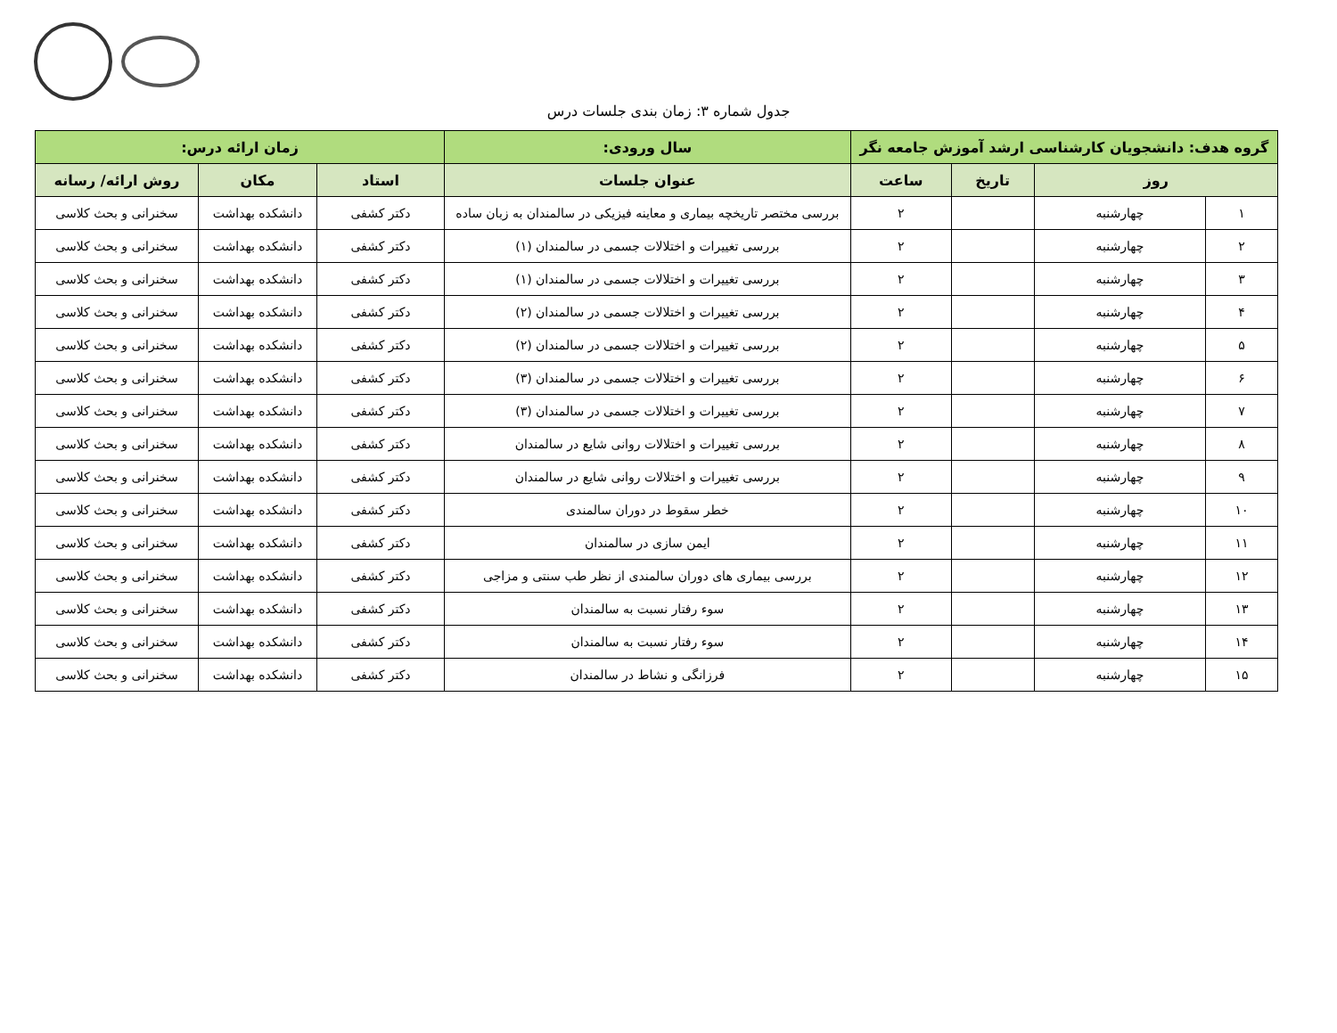جدول شماره ۳: زمان بندی جلسات درس
| گروه هدف: دانشجویان کارشناسی ارشد آموزش جامعه نگر | | | | سال ورودی: | زمان ارائه درس: | | |
| --- | --- | --- | --- | --- | --- | --- | --- |
| روز | | تاریخ | ساعت | عنوان جلسات | استاد | مکان | روش ارائه/ رسانه |
| ۱ | چهارشنبه | | ۲ | بررسی مختصر تاریخچه بیماری و معاینه فیزیکی در سالمندان به زبان ساده | دکتر کشفی | دانشکده بهداشت | سخنرانی و بحث کلاسی |
| ۲ | چهارشنبه | | ۲ | بررسی تغییرات و اختلالات جسمی در سالمندان (۱) | دکتر کشفی | دانشکده بهداشت | سخنرانی و بحث کلاسی |
| ۳ | چهارشنبه | | ۲ | بررسی تغییرات و اختلالات جسمی در سالمندان (۱) | دکتر کشفی | دانشکده بهداشت | سخنرانی و بحث کلاسی |
| ۴ | چهارشنبه | | ۲ | بررسی تغییرات و اختلالات جسمی در سالمندان (۲) | دکتر کشفی | دانشکده بهداشت | سخنرانی و بحث کلاسی |
| ۵ | چهارشنبه | | ۲ | بررسی تغییرات و اختلالات جسمی در سالمندان (۲) | دکتر کشفی | دانشکده بهداشت | سخنرانی و بحث کلاسی |
| ۶ | چهارشنبه | | ۲ | بررسی تغییرات و اختلالات جسمی در سالمندان (۳) | دکتر کشفی | دانشکده بهداشت | سخنرانی و بحث کلاسی |
| ۷ | چهارشنبه | | ۲ | بررسی تغییرات و اختلالات جسمی در سالمندان (۳) | دکتر کشفی | دانشکده بهداشت | سخنرانی و بحث کلاسی |
| ۸ | چهارشنبه | | ۲ | بررسی تغییرات و اختلالات روانی شایع در سالمندان | دکتر کشفی | دانشکده بهداشت | سخنرانی و بحث کلاسی |
| ۹ | چهارشنبه | | ۲ | بررسی تغییرات و اختلالات روانی شایع در سالمندان | دکتر کشفی | دانشکده بهداشت | سخنرانی و بحث کلاسی |
| ۱۰ | چهارشنبه | | ۲ | خطر سقوط در دوران سالمندی | دکتر کشفی | دانشکده بهداشت | سخنرانی و بحث کلاسی |
| ۱۱ | چهارشنبه | | ۲ | ایمن سازی در سالمندان | دکتر کشفی | دانشکده بهداشت | سخنرانی و بحث کلاسی |
| ۱۲ | چهارشنبه | | ۲ | بررسی بیماری های دوران سالمندی از نظر طب سنتی و مزاجی | دکتر کشفی | دانشکده بهداشت | سخنرانی و بحث کلاسی |
| ۱۳ | چهارشنبه | | ۲ | سوء رفتار نسبت به سالمندان | دکتر کشفی | دانشکده بهداشت | سخنرانی و بحث کلاسی |
| ۱۴ | چهارشنبه | | ۲ | سوء رفتار نسبت به سالمندان | دکتر کشفی | دانشکده بهداشت | سخنرانی و بحث کلاسی |
| ۱۵ | چهارشنبه | | ۲ | فرزانگی و نشاط در سالمندان | دکتر کشفی | دانشکده بهداشت | سخنرانی و بحث کلاسی |